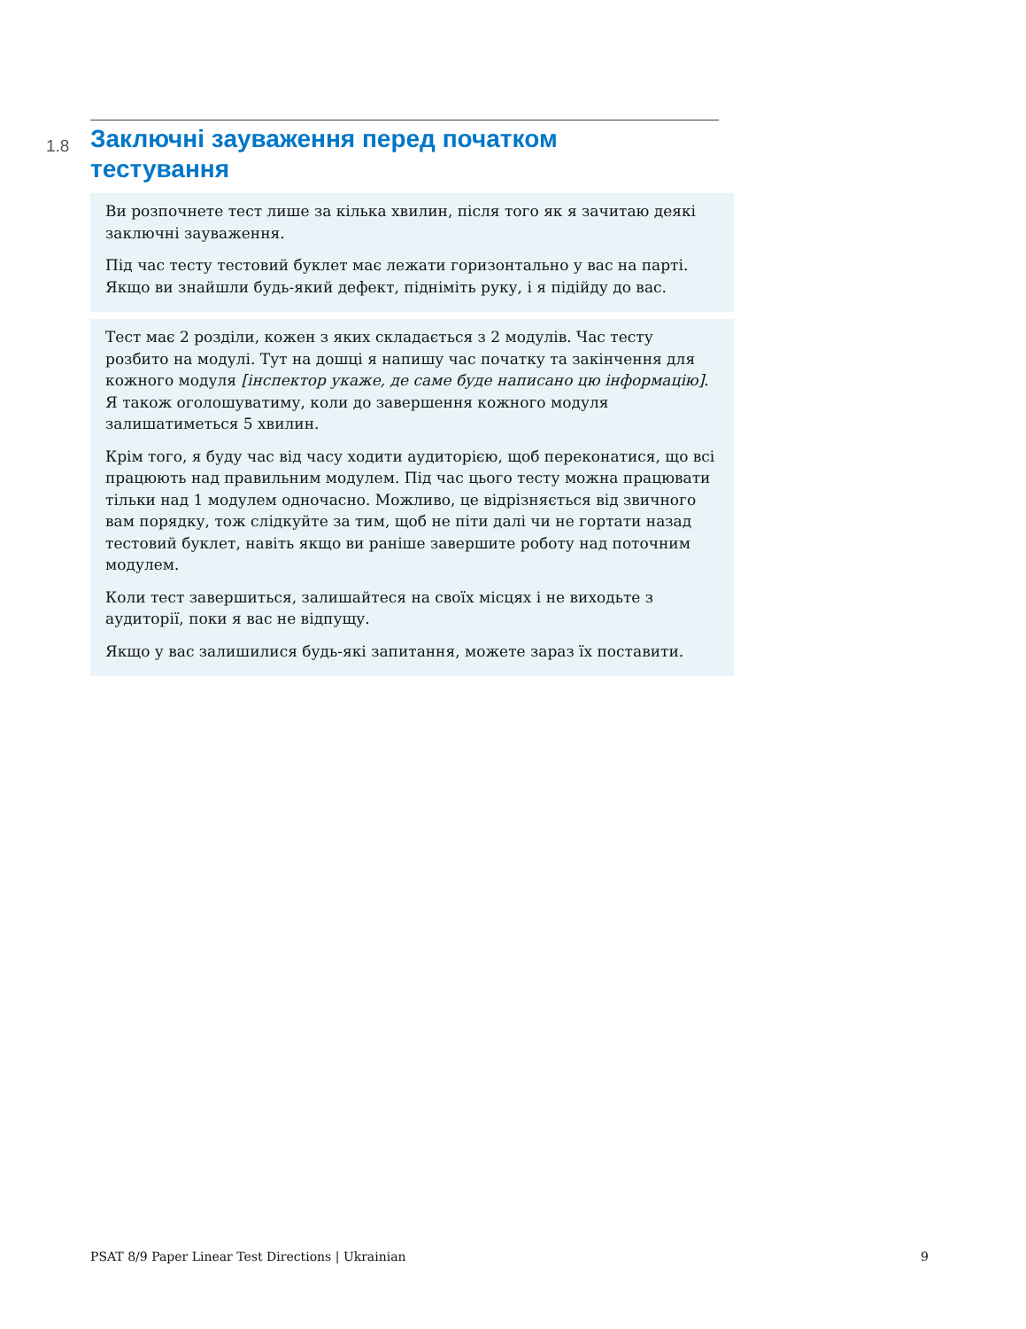1.8
Заключні зауваження перед початком
тестування
Ви розпочнете тест лише за кілька хвилин, після того як я зачитаю деякі заключні зауваження.
Під час тесту тестовий буклет має лежати горизонтально у вас на парті. Якщо ви знайшли будь-який дефект, підніміть руку, і я підійду до вас.
Тест має 2 розділи, кожен з яких складається з 2 модулів. Час тесту розбито на модулі. Тут на дошці я напишу час початку та закінчення для кожного модуля [інспектор укаже, де саме буде написано цю інформацію]. Я також оголошуватиму, коли до завершення кожного модуля залишатиметься 5 хвилин.
Крім того, я буду час від часу ходити аудиторією, щоб переконатися, що всі працюють над правильним модулем. Під час цього тесту можна працювати тільки над 1 модулем одночасно. Можливо, це відрізняється від звичного вам порядку, тож слідкуйте за тим, щоб не піти далі чи не гортати назад тестовий буклет, навіть якщо ви раніше завершите роботу над поточним модулем.
Коли тест завершиться, залишайтеся на своїх місцях і не виходьте з аудиторії, поки я вас не відпущу.
Якщо у вас залишилися будь-які запитання, можете зараз їх поставити.
PSAT 8/9 Paper Linear Test Directions | Ukrainian 9